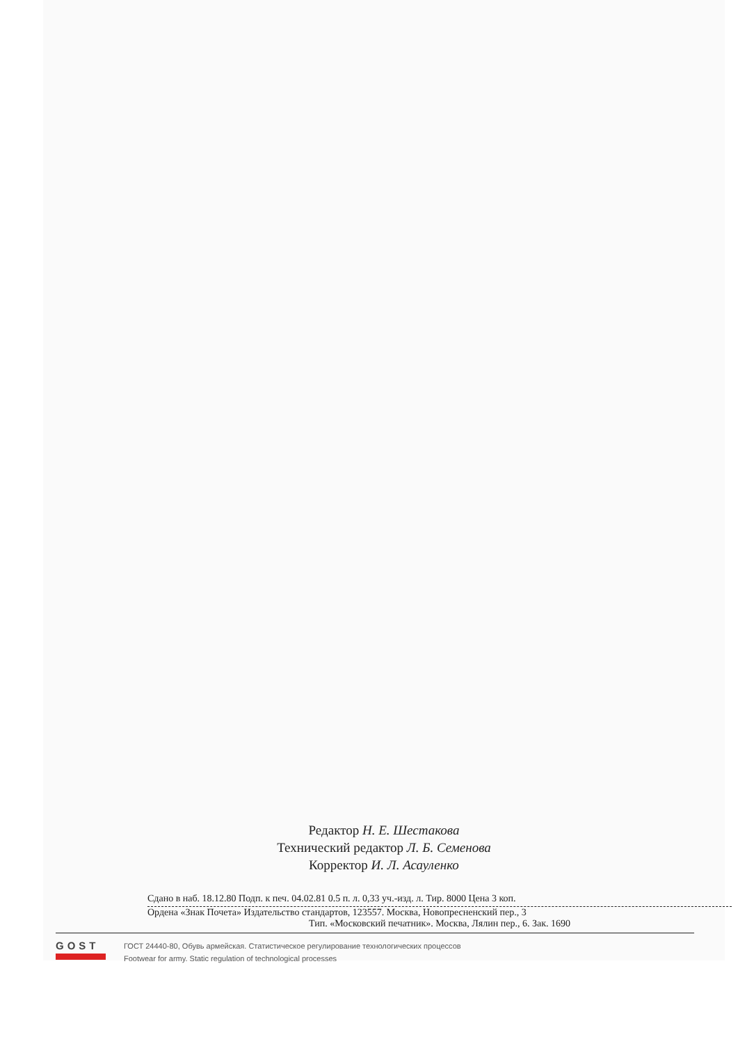Редактор Н. Е. Шестакова
Технический редактор Л. Б. Семенова
Корректор И. Л. Асауленко
Сдано в наб. 18.12.80 Подп. к печ. 04.02.81 0.5 п. л. 0,33 уч.-изд. л. Тир. 8000 Цена 3 коп.
Ордена «Знак Почета» Издательство стандартов, 123557. Москва, Новопресненский пер., 3
Тип. «Московский печатник». Москва, Лялин пер., 6. Зак. 1690
GOST
ГОСТ 24440-80, Обувь армейская. Статистическое регулирование технологических процессов
Footwear for army. Static regulation of technological processes